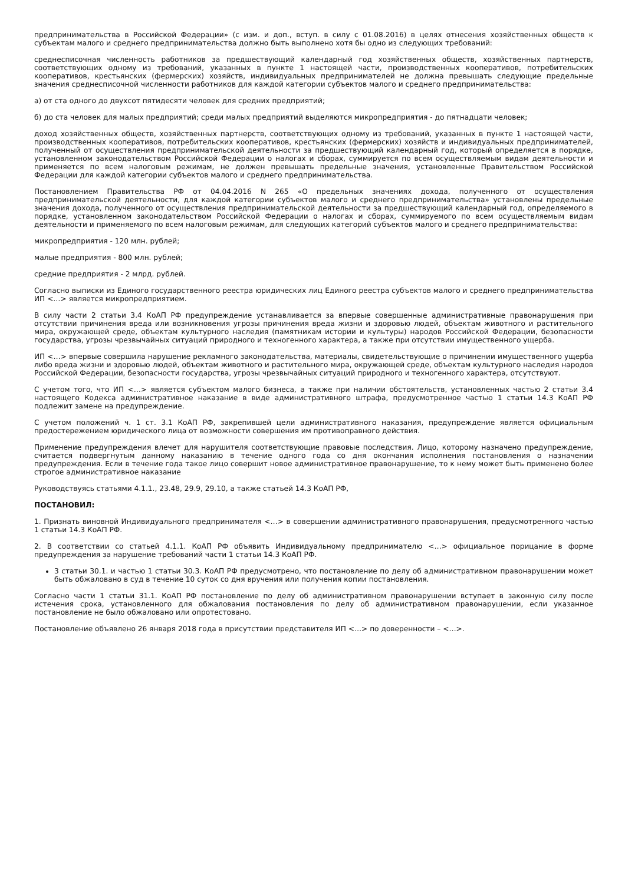предпринимательства в Российской Федерации» (с изм. и доп., вступ. в силу с 01.08.2016) в целях отнесения хозяйственных обществ к субъектам малого и среднего предпринимательства должно быть выполнено хотя бы одно из следующих требований:
среднесписочная численность работников за предшествующий календарный год хозяйственных обществ, хозяйственных партнерств, соответствующих одному из требований, указанных в пункте 1 настоящей части, производственных кооперативов, потребительских кооперативов, крестьянских (фермерских) хозяйств, индивидуальных предпринимателей не должна превышать следующие предельные значения среднесписочной численности работников для каждой категории субъектов малого и среднего предпринимательства:
а) от ста одного до двухсот пятидесяти человек для средних предприятий;
б) до ста человек для малых предприятий; среди малых предприятий выделяются микропредприятия - до пятнадцати человек;
доход хозяйственных обществ, хозяйственных партнерств, соответствующих одному из требований, указанных в пункте 1 настоящей части, производственных кооперативов, потребительских кооперативов, крестьянских (фермерских) хозяйств и индивидуальных предпринимателей, полученный от осуществления предпринимательской деятельности за предшествующий календарный год, который определяется в порядке, установленном законодательством Российской Федерации о налогах и сборах, суммируется по всем осуществляемым видам деятельности и применяется по всем налоговым режимам, не должен превышать предельные значения, установленные Правительством Российской Федерации для каждой категории субъектов малого и среднего предпринимательства.
Постановлением Правительства РФ от 04.04.2016 N 265 «О предельных значениях дохода, полученного от осуществления предпринимательской деятельности, для каждой категории субъектов малого и среднего предпринимательства» установлены предельные значения дохода, полученного от осуществления предпринимательской деятельности за предшествующий календарный год, определяемого в порядке, установленном законодательством Российской Федерации о налогах и сборах, суммируемого по всем осуществляемым видам деятельности и применяемого по всем налоговым режимам, для следующих категорий субъектов малого и среднего предпринимательства:
микропредприятия - 120 млн. рублей;
малые предприятия - 800 млн. рублей;
средние предприятия - 2 млрд. рублей.
Согласно выписки из Единого государственного реестра юридических лиц Единого реестра субъектов малого и среднего предпринимательства ИП <…> является микропредприятием.
В силу части 2 статьи 3.4 КоАП РФ предупреждение устанавливается за впервые совершенные административные правонарушения при отсутствии причинения вреда или возникновения угрозы причинения вреда жизни и здоровью людей, объектам животного и растительного мира, окружающей среде, объектам культурного наследия (памятникам истории и культуры) народов Российской Федерации, безопасности государства, угрозы чрезвычайных ситуаций природного и техногенного характера, а также при отсутствии имущественного ущерба.
ИП <…> впервые совершила нарушение рекламного законодательства, материалы, свидетельствующие о причинении имущественного ущерба либо вреда жизни и здоровью людей, объектам животного и растительного мира, окружающей среде, объектам культурного наследия народов Российской Федерации, безопасности государства, угрозы чрезвычайных ситуаций природного и техногенного характера, отсутствуют.
С учетом того, что ИП <…> является субъектом малого бизнеса, а также при наличии обстоятельств, установленных частью 2 статьи 3.4 настоящего Кодекса административное наказание в виде административного штрафа, предусмотренное частью 1 статьи 14.3 КоАП РФ подлежит замене на предупреждение.
С учетом положений ч. 1 ст. 3.1 КоАП РФ, закрепившей цели административного наказания, предупреждение является официальным предостережением юридического лица от возможности совершения им противоправного действия.
Применение предупреждения влечет для нарушителя соответствующие правовые последствия. Лицо, которому назначено предупреждение, считается подвергнутым данному наказанию в течение одного года со дня окончания исполнения постановления о назначении предупреждения. Если в течение года такое лицо совершит новое административное правонарушение, то к нему может быть применено более строгое административное наказание
Руководствуясь статьями 4.1.1., 23.48, 29.9, 29.10, а также статьей 14.3 КоАП РФ,
ПОСТАНОВИЛ:
1. Признать виновной Индивидуального предпринимателя <…> в совершении административного правонарушения, предусмотренного частью 1 статьи 14.3 КоАП РФ.
2. В соответствии со статьей 4.1.1. КоАП РФ объявить Индивидуальному предпринимателю <…> официальное порицание в форме предупреждения за нарушение требований части 1 статьи 14.3 КоАП РФ.
3 статьи 30.1. и частью 1 статьи 30.3. КоАП РФ предусмотрено, что постановление по делу об административном правонарушении может быть обжаловано в суд в течение 10 суток со дня вручения или получения копии постановления.
Согласно части 1 статьи 31.1. КоАП РФ постановление по делу об административном правонарушении вступает в законную силу после истечения срока, установленного для обжалования постановления по делу об административном правонарушении, если указанное постановление не было обжаловано или опротестовано.
Постановление объявлено 26 января 2018 года в присутствии представителя ИП <…> по доверенности – <…>.